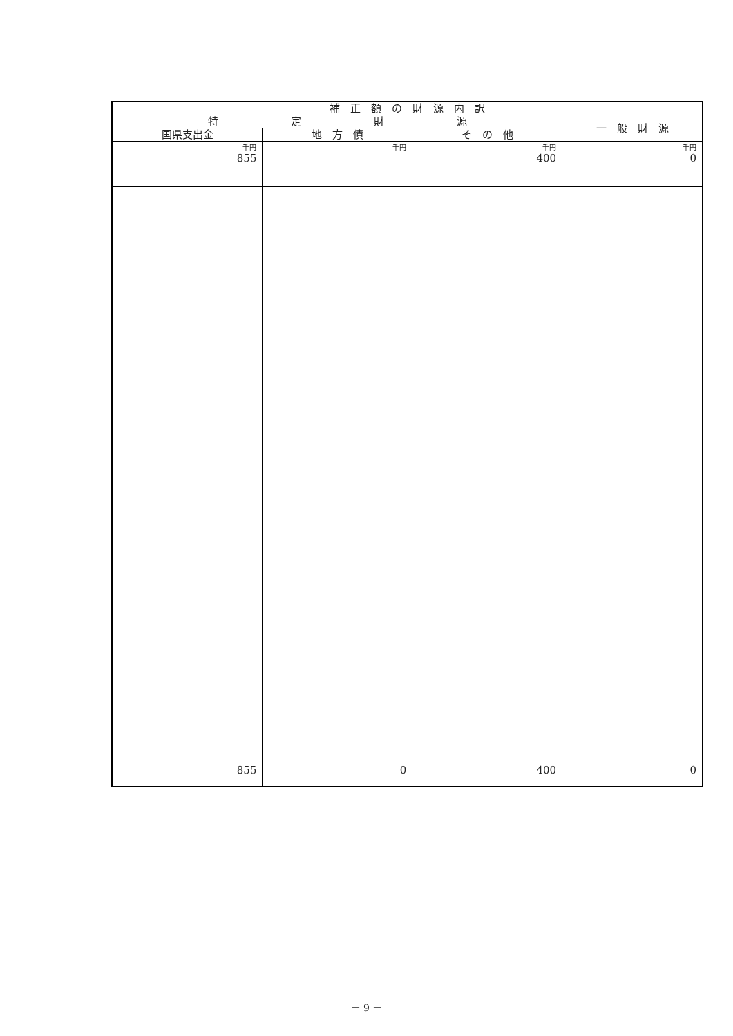| 補 正 額 の 財 源 内 訳 | | | |
| --- | --- | --- | --- |
| 特 定 財 源 | | | 一 般 財 源 |
| 国県支出金 | 地 方 債 | そ の 他 | |
| 千円 | 千円 | 千円 | 千円 |
| 855 | | 400 | 0 |
| 855 | 0 | 400 | 0 |
－ 9 －